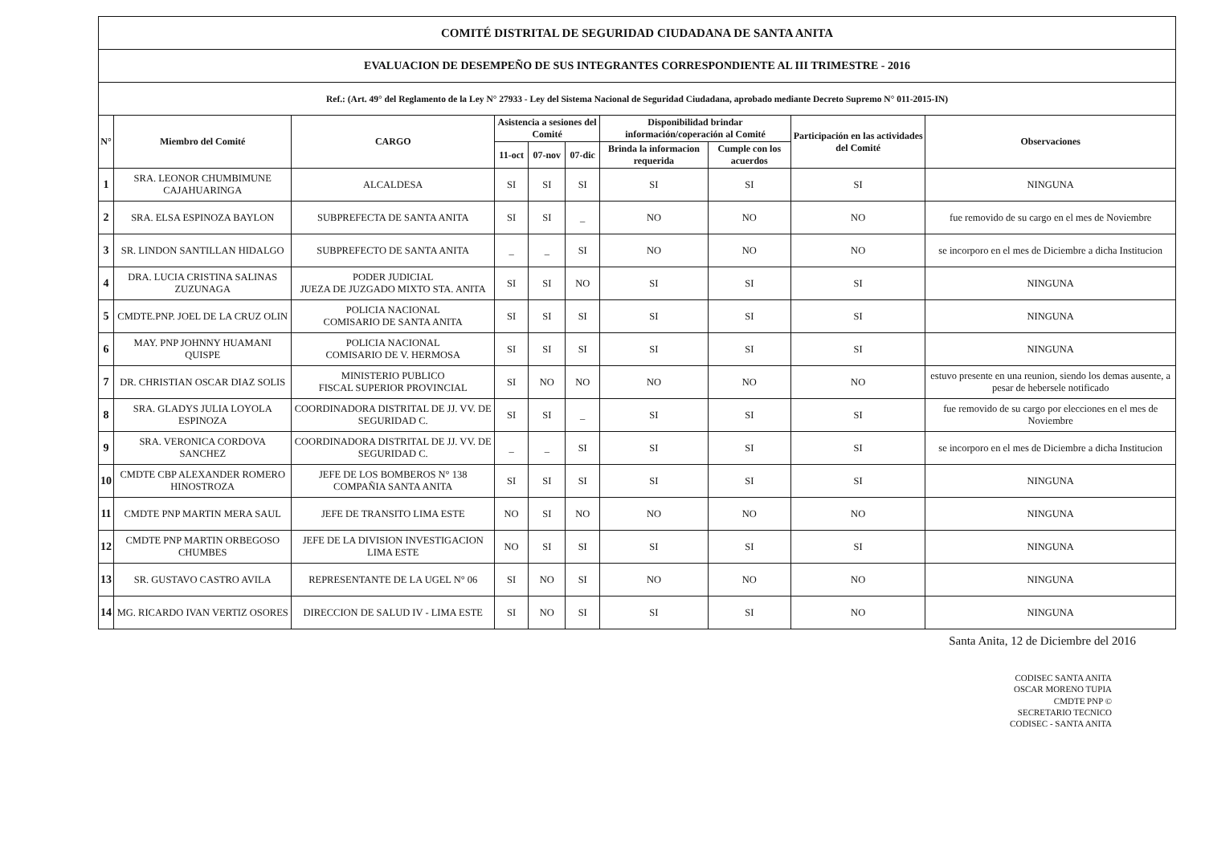| COMITÉ DISTRITAL DE SEGURIDAD CIUDADANA DE SANTA ANITA | | | | | | | | | |
| EVALUACION DE DESEMPEÑO DE SUS INTEGRANTES CORRESPONDIENTE AL III TRIMESTRE - 2016 | | | | | | | | | |
| Ref.: (Art. 49° del Reglamento de la Ley N° 27933 - Ley del Sistema Nacional de Seguridad Ciudadana, aprobado mediante Decreto Supremo N° 011-2015-IN) | | | | | | | | | |
| N° | Miembro del Comité | CARGO | Asistencia a sesiones del Comité | | | Disponibilidad brindar información/coperación al Comité | | Participación en las actividades del Comité | Observaciones |
| | | | 11-oct | 07-nov | 07-dic | Brinda la informacion requerida | Cumple con los acuerdos | | |
| 1 | SRA. LEONOR CHUMBIMUNE CAJAHUARINGA | ALCALDESA | SI | SI | SI | SI | SI | SI | NINGUNA |
| 2 | SRA. ELSA ESPINOZA BAYLON | SUBPREFECTA DE SANTA ANITA | SI | SI | _ | NO | NO | NO | fue removido de su cargo en el mes de Noviembre |
| 3 | SR. LINDON SANTILLAN HIDALGO | SUBPREFECTO DE SANTA ANITA | _ | _ | SI | NO | NO | NO | se incorporo en el mes de Diciembre a dicha Institucion |
| 4 | DRA. LUCIA CRISTINA SALINAS ZUZUNAGA | PODER JUDICIAL JUEZA DE JUZGADO MIXTO STA. ANITA | SI | SI | NO | SI | SI | SI | NINGUNA |
| 5 | CMDTE.PNP. JOEL DE LA CRUZ OLIN | POLICIA NACIONAL COMISARIO DE SANTA ANITA | SI | SI | SI | SI | SI | SI | NINGUNA |
| 6 | MAY. PNP JOHNNY HUAMANI QUISPE | POLICIA NACIONAL COMISARIO DE V. HERMOSA | SI | SI | SI | SI | SI | SI | NINGUNA |
| 7 | DR. CHRISTIAN OSCAR DIAZ SOLIS | MINISTERIO PUBLICO FISCAL SUPERIOR PROVINCIAL | SI | NO | NO | NO | NO | NO | estuvo presente en una reunion, siendo los demas ausente, a pesar de hebersele notificado |
| 8 | SRA. GLADYS JULIA LOYOLA ESPINOZA | COORDINADORA DISTRITAL DE JJ. VV. DE SEGURIDAD C. | SI | SI | _ | SI | SI | SI | fue removido de su cargo por elecciones en el mes de Noviembre |
| 9 | SRA. VERONICA CORDOVA SANCHEZ | COORDINADORA DISTRITAL DE JJ. VV. DE SEGURIDAD C. | _ | _ | SI | SI | SI | SI | se incorporo en el mes de Diciembre a dicha Institucion |
| 10 | CMDTE CBP ALEXANDER ROMERO HINOSTROZA | JEFE DE LOS BOMBEROS N° 138 COMPAÑIA SANTA ANITA | SI | SI | SI | SI | SI | SI | NINGUNA |
| 11 | CMDTE PNP MARTIN MERA SAUL | JEFE DE TRANSITO LIMA ESTE | NO | SI | NO | NO | NO | NO | NINGUNA |
| 12 | CMDTE PNP MARTIN ORBEGOSO CHUMBES | JEFE DE LA DIVISION INVESTIGACION LIMA ESTE | NO | SI | SI | SI | SI | SI | NINGUNA |
| 13 | SR. GUSTAVO CASTRO AVILA | REPRESENTANTE DE LA UGEL N° 06 | SI | NO | SI | NO | NO | NO | NINGUNA |
| 14 | MG. RICARDO IVAN VERTIZ OSORES | DIRECCION DE SALUD IV - LIMA ESTE | SI | NO | SI | SI | SI | NO | NINGUNA |
Santa Anita, 12 de Diciembre del 2016
CODISEC SANTA ANITA
OSCAR MORENO TUPIA
CMDTE PNP ©
SECRETARIO TECNICO
CODISEC - SANTA ANITA